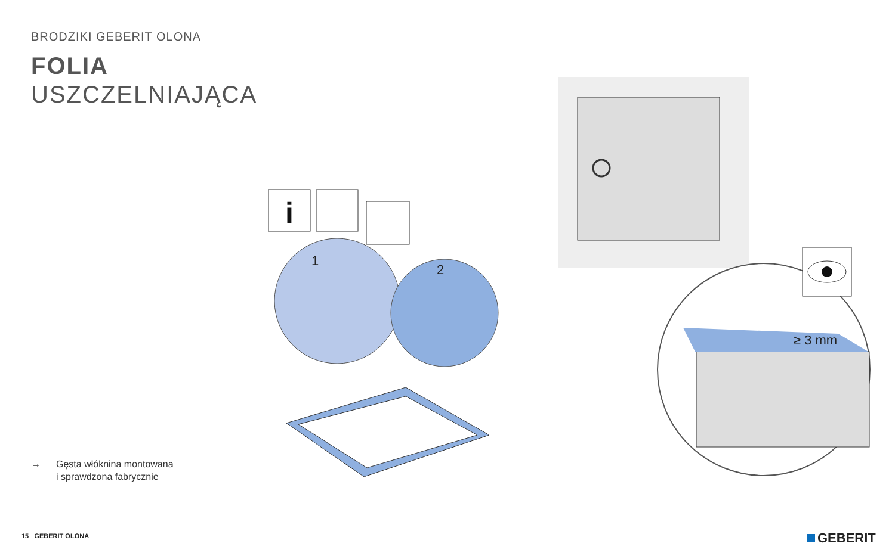BRODZIKI GEBERIT OLONA
FOLIA
USZCZELNIAJĄCA
i
1
2
≥ 3 mm
→ Gęsta włóknina montowana
i sprawdzona fabrycznie
15 GEBERIT OLONA GEBERIT